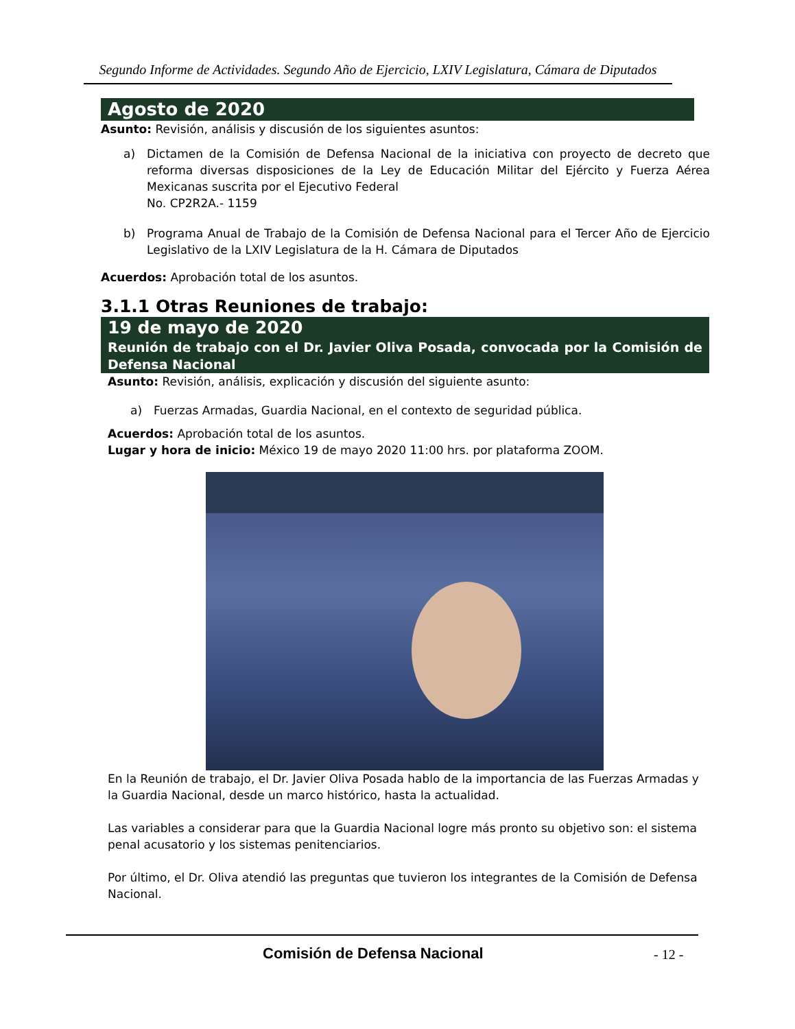Segundo Informe de Actividades. Segundo Año de Ejercicio, LXIV Legislatura, Cámara de Diputados
Agosto de 2020
Asunto: Revisión, análisis y discusión de los siguientes asuntos:
a) Dictamen de la Comisión de Defensa Nacional de la iniciativa con proyecto de decreto que reforma diversas disposiciones de la Ley de Educación Militar del Ejército y Fuerza Aérea Mexicanas suscrita por el Ejecutivo Federal
No. CP2R2A.- 1159
b) Programa Anual de Trabajo de la Comisión de Defensa Nacional para el Tercer Año de Ejercicio Legislativo de la LXIV Legislatura de la H. Cámara de Diputados
Acuerdos: Aprobación total de los asuntos.
3.1.1 Otras Reuniones de trabajo:
19 de mayo de 2020
Reunión de trabajo con el Dr. Javier Oliva Posada, convocada por la Comisión de Defensa Nacional
Asunto: Revisión, análisis, explicación y discusión del siguiente asunto:
a) Fuerzas Armadas, Guardia Nacional, en el contexto de seguridad pública.
Acuerdos: Aprobación total de los asuntos.
Lugar y hora de inicio: México 19 de mayo 2020 11:00 hrs. por plataforma ZOOM.
En la Reunión de trabajo, el Dr. Javier Oliva Posada hablo de la importancia de las Fuerzas Armadas y la Guardia Nacional, desde un marco histórico, hasta la actualidad.
Las variables a considerar para que la Guardia Nacional logre más pronto su objetivo son: el sistema penal acusatorio y los sistemas penitenciarios.
Por último, el Dr. Oliva atendió las preguntas que tuvieron los integrantes de la Comisión de Defensa Nacional.
Comisión de Defensa Nacional - 12 -